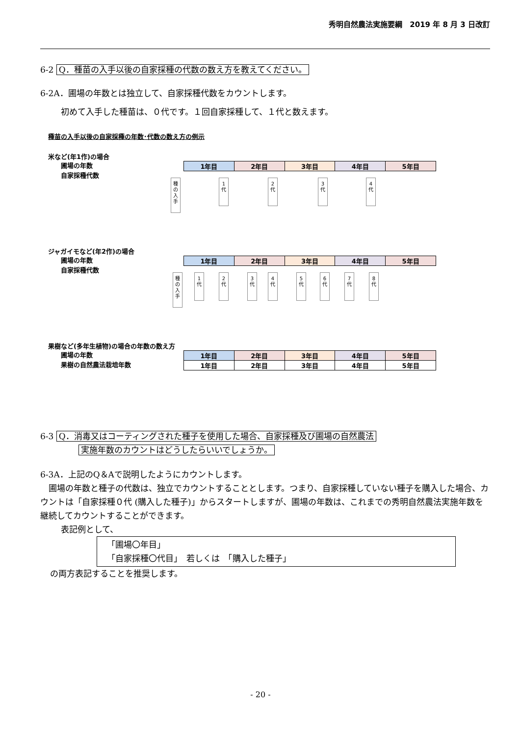秀明自然農法実施要綱　2019 年 8 月 3 日改訂
6-2 Q．種苗の入手以後の自家採種の代数の数え方を教えてください。
6-2A．圃場の年数とは独立して、自家採種代数をカウントします。
初めて入手した種苗は、０代です。１回自家採種して、１代と数えます。
種苗の入手以後の自家採種の年数･代数の数え方の例示
米など(年1作)の場合
圃場の年数
自家採種代数
| 1年目 | 2年目 | 3年目 | 4年目 | 5年目 |
種
の
入
手
1
代
2
代
3
代
4
代
ジャガイモなど(年2作)の場合
圃場の年数
自家採種代数
| 1年目 | 2年目 | 3年目 | 4年目 | 5年目 |
種
の
入
手
1
代
2
代
3
代
4
代
5
代
6
代
7
代
8
代
果樹など(多年生植物)の場合の年数の数え方
圃場の年数
果樹の自然農法栽培年数
| 1年目 | 2年目 | 3年目 | 4年目 | 5年目 |
| 1年目 | 2年目 | 3年目 | 4年目 | 5年目 |
6-3 Q．消毒又はコーティングされた種子を使用した場合、自家採種及び圃場の自然農法
実施年数のカウントはどうしたらいいでしょうか。
6-3A．上記のQ＆Aで説明したようにカウントします。
　圃場の年数と種子の代数は、独立でカウントすることとします。つまり、自家採種していない種子を購入した場合、カウントは「自家採種０代 (購入した種子)」からスタートしますが、圃場の年数は、これまでの秀明自然農法実施年数を継続してカウントすることができます。
表記例として、
「圃場〇年目」
「自家採種〇代目」　若しくは　「購入した種子」
の両方表記することを推奨します。
- 20 -